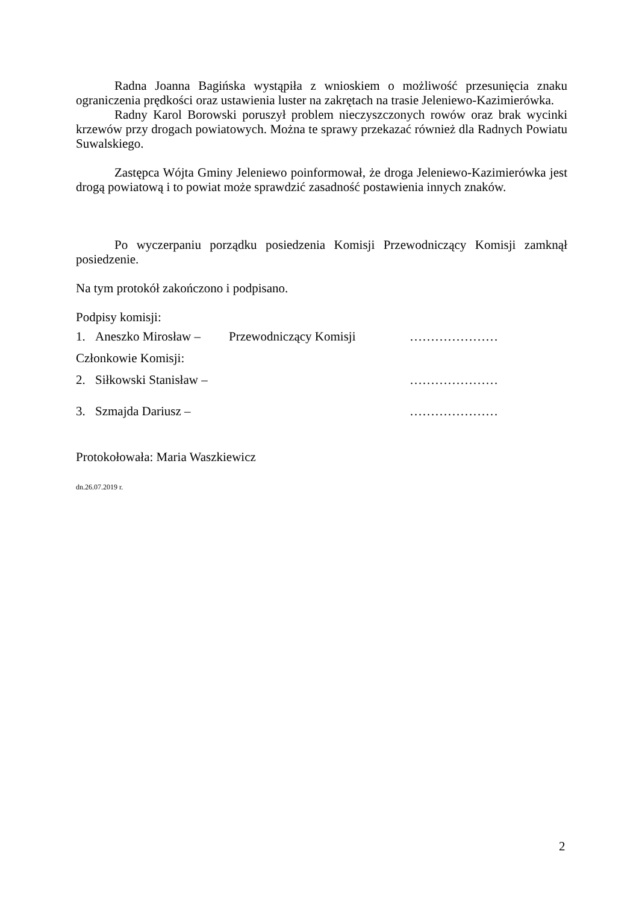Radna Joanna Bagińska wystąpiła z wnioskiem o możliwość przesunięcia znaku ograniczenia prędkości oraz ustawienia luster na zakrętach na trasie Jeleniewo-Kazimierówka.
Radny Karol Borowski poruszył problem nieczyszczonych rowów oraz brak wycinki krzewów przy drogach powiatowych. Można te sprawy przekazać również dla Radnych Powiatu Suwalskiego.
Zastępca Wójta Gminy Jeleniewo poinformował, że droga Jeleniewo-Kazimierówka jest drogą powiatową i to powiat może sprawdzić zasadność postawienia innych znaków.
Po wyczerpaniu porządku posiedzenia Komisji Przewodniczący Komisji zamknął posiedzenie.
Na tym protokół zakończono i podpisano.
Podpisy komisji:
1. Aneszko Mirosław – Przewodniczący Komisji …………………
Członkowie Komisji:
2. Siłkowski Stanisław – …………………
3. Szmajda Dariusz – …………………
Protokołowała: Maria Waszkiewicz
dn.26.07.2019 r.
2